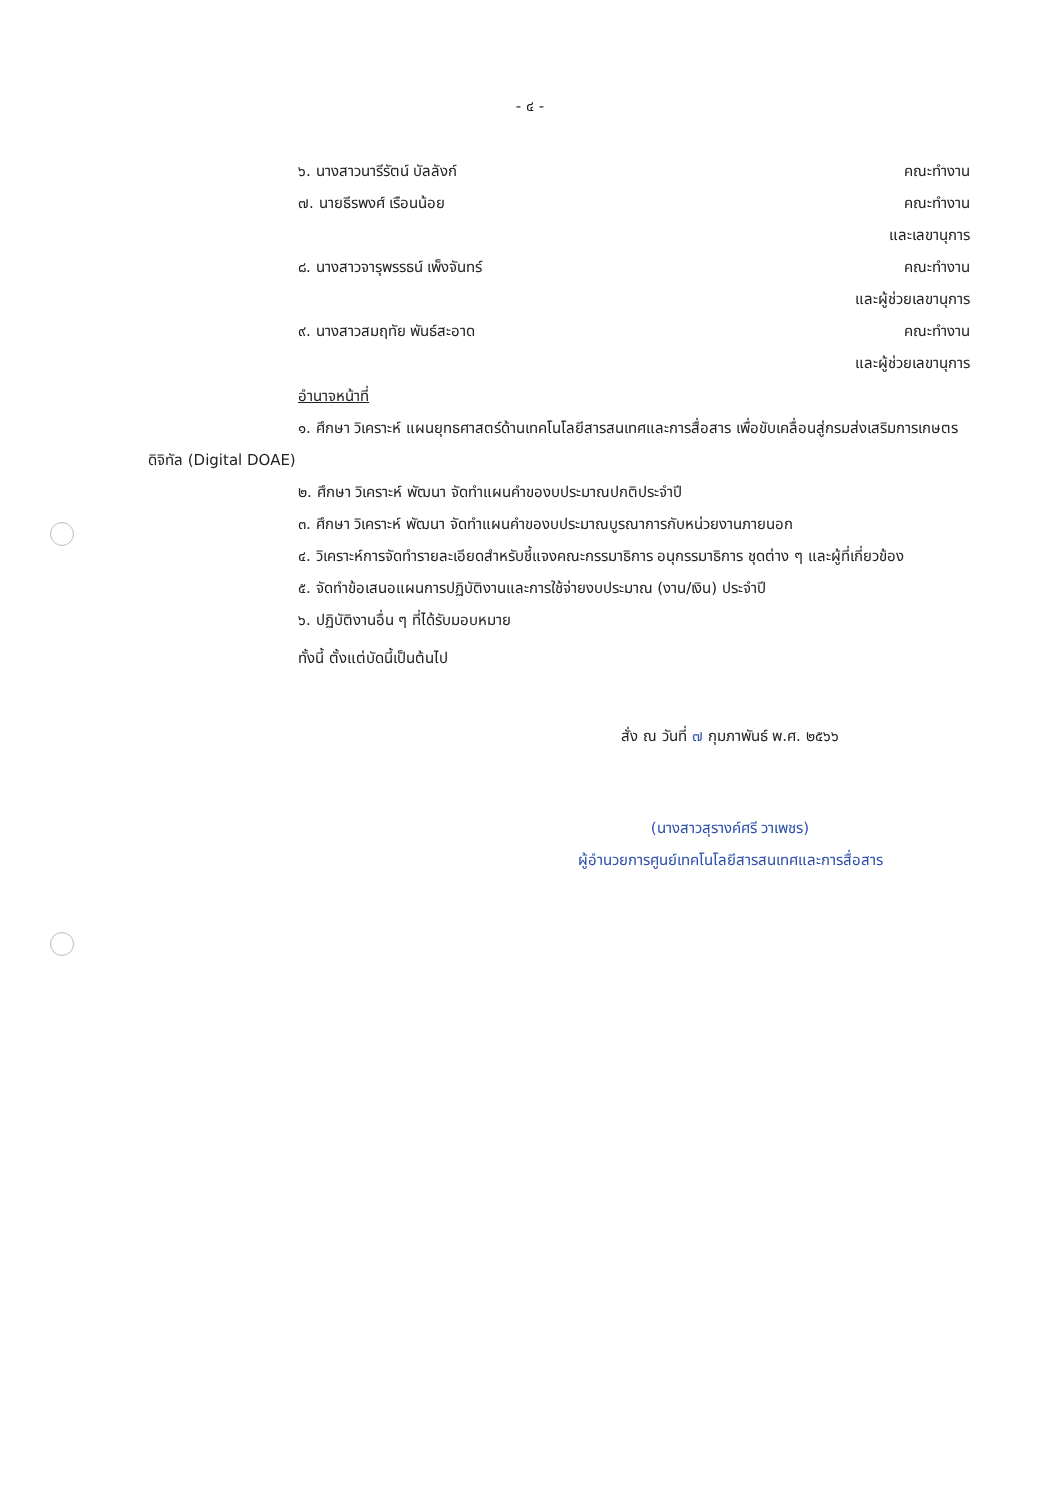- ๔ -
๖. นางสาวนารีรัตน์ บัลลังก์ คณะทำงาน
๗. นายธีรพงศ์ เรือนน้อย คณะทำงาน
และเลขานุการ
๘. นางสาวจารุพรรธน์ เพ็งจันทร์ คณะทำงาน
และผู้ช่วยเลขานุการ
๙. นางสาวสมฤทัย พันธ์สะอาด คณะทำงาน
และผู้ช่วยเลขานุการ
อำนาจหน้าที่
๑. ศึกษา วิเคราะห์ แผนยุทธศาสตร์ด้านเทคโนโลยีสารสนเทศและการสื่อสาร เพื่อขับเคลื่อนสู่กรมส่งเสริมการเกษตรดิจิทัล (Digital DOAE)
๒. ศึกษา วิเคราะห์ พัฒนา จัดทำแผนคำของบประมาณปกติประจำปี
๓. ศึกษา วิเคราะห์ พัฒนา จัดทำแผนคำของบประมาณบูรณาการกับหน่วยงานภายนอก
๔. วิเคราะห์การจัดทำรายละเอียดสำหรับชี้แจงคณะกรรมาธิการ อนุกรรมาธิการ ชุดต่าง ๆ และผู้ที่เกี่ยวข้อง
๕. จัดทำข้อเสนอแผนการปฏิบัติงานและการใช้จ่ายงบประมาณ (งาน/เงิน) ประจำปี
๖. ปฏิบัติงานอื่น ๆ ที่ได้รับมอบหมาย
ทั้งนี้ ตั้งแต่บัดนี้เป็นต้นไป
สั่ง ณ วันที่ ๗ กุมภาพันธ์ พ.ศ. ๒๕๖๖
(นางสาวสุรางค์ศรี วาเพชร)
ผู้อำนวยการศูนย์เทคโนโลยีสารสนเทศและการสื่อสาร